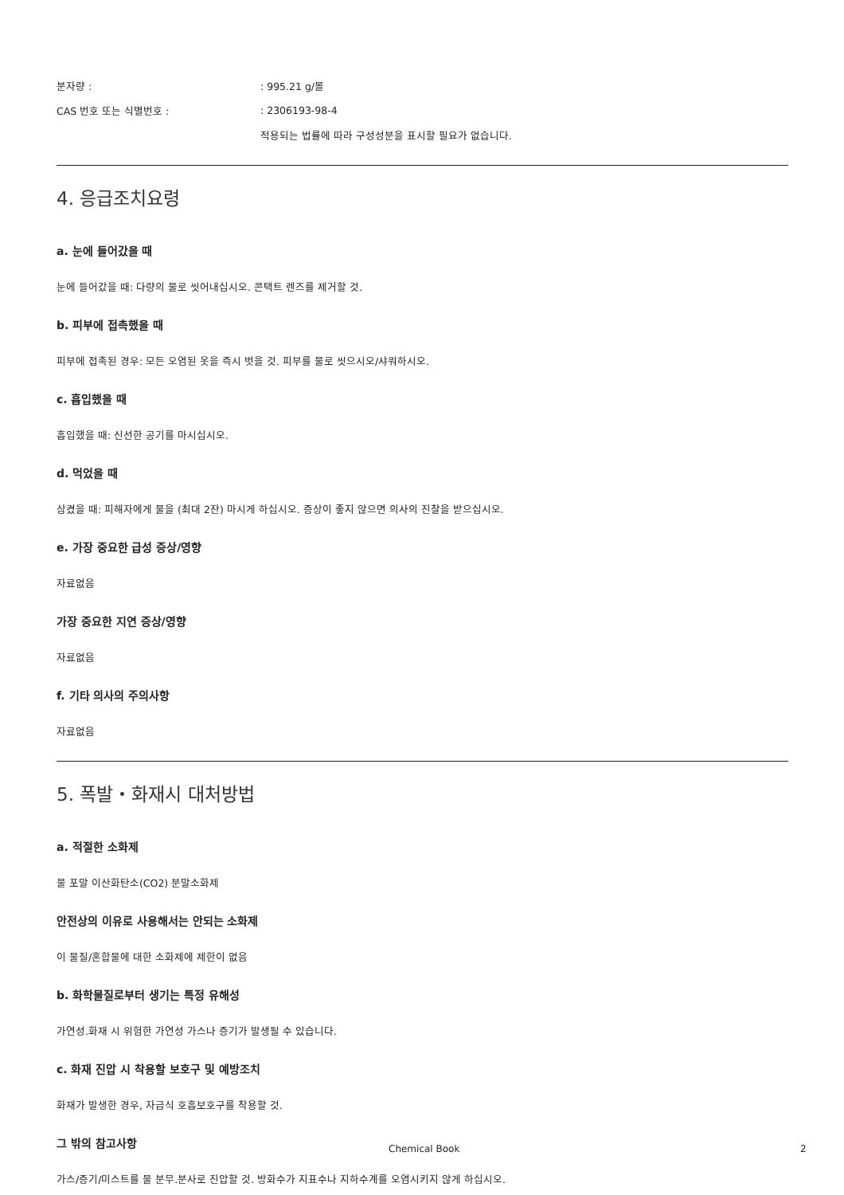분자량 : : 995.21 g/몰
CAS 번호 또는 식별번호 : : 2306193-98-4
적용되는 법률에 따라 구성성분을 표시할 필요가 없습니다.
4. 응급조치요령
a. 눈에 들어갔을 때
눈에 들어갔을 때: 다량의 물로 씻어내십시오. 콘택트 렌즈를 제거할 것.
b. 피부에 접촉했을 때
피부에 접촉된 경우: 모든 오염된 옷을 즉시 벗을 것. 피부를 물로 씻으시오/샤워하시오.
c. 흡입했을 때
흡입했을 때: 신선한 공기를 마시십시오.
d. 먹었을 때
삼켰을 때: 피해자에게 물을 (최대 2잔) 마시게 하십시오. 증상이 좋지 않으면 의사의 진찰을 받으십시오.
e. 가장 중요한 급성 증상/영향
자료없음
가장 중요한 지연 증상/영향
자료없음
f. 기타 의사의 주의사항
자료없음
5. 폭발・화재시 대처방법
a. 적절한 소화제
물 포말 이산화탄소(CO2) 분말소화제
안전상의 이유로 사용해서는 안되는 소화제
이 물질/혼합물에 대한 소화제에 제한이 없음
b. 화학물질로부터 생기는 특정 유해성
가연성.화재 시 위험한 가연성 가스나 증기가 발생될 수 있습니다.
c. 화재 진압 시 착용할 보호구 및 예방조치
화재가 발생한 경우, 자급식 호흡보호구를 착용할 것.
그 밖의 참고사항
가스/증기/미스트를 물 분무.분사로 진압할 것. 방화수가 지표수나 지하수계를 오염시키지 않게 하십시오.
Chemical Book 2